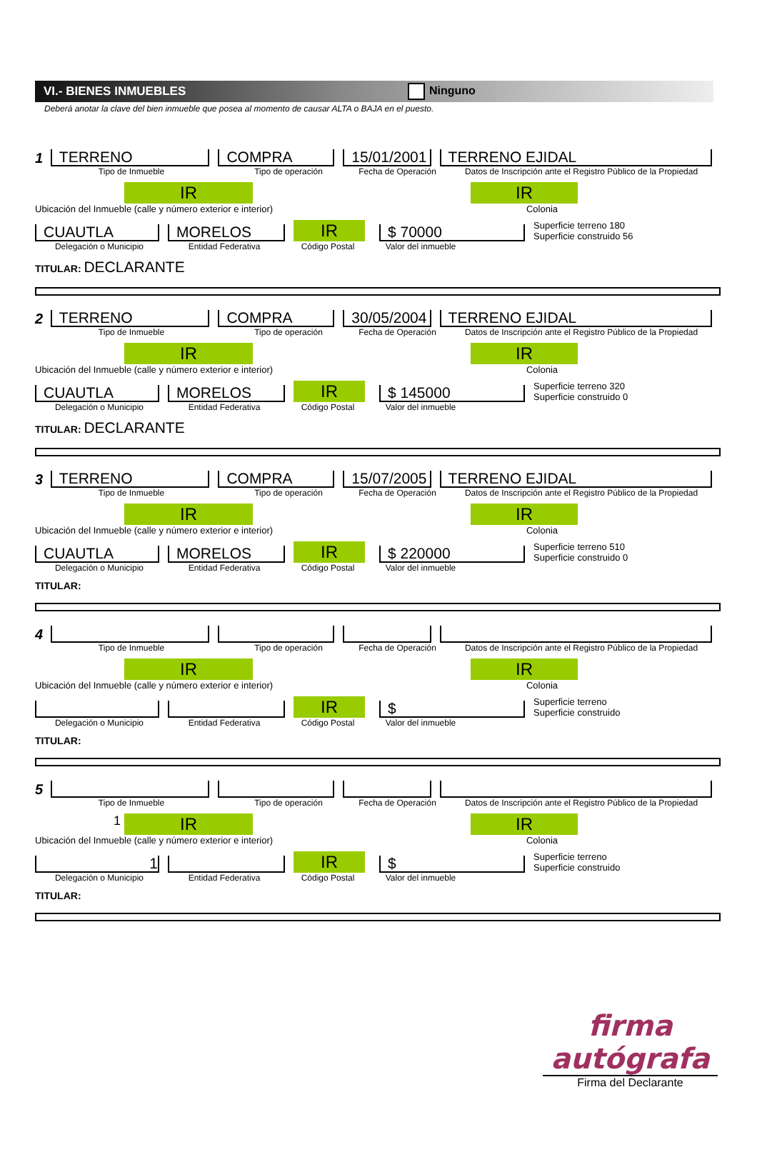VI.- BIENES INMUEBLES Ninguno
Deberá anotar la clave del bien inmueble que posea al momento de causar ALTA o BAJA en el puesto.
1 TERRENO COMPRA 15/01/2001 TERRENO EJIDAL
Tipo de Inmueble Tipo de operación Fecha de Operación Datos de Inscripción ante el Registro Público de la Propiedad
IR
Ubicación del Inmueble (calle y número exterior e interior)
IR
Colonia
CUAUTLA MORELOS IR $ 70000 Superficie terreno 180
Superficie construido 56
Delegación o Municipio Entidad Federativa Código Postal Valor del inmueble
TITULAR: DECLARANTE
2 TERRENO COMPRA 30/05/2004 TERRENO EJIDAL
Tipo de Inmueble Tipo de operación Fecha de Operación Datos de Inscripción ante el Registro Público de la Propiedad
IR
Ubicación del Inmueble (calle y número exterior e interior)
IR
Colonia
CUAUTLA MORELOS IR $ 145000 Superficie terreno 320
Superficie construido 0
Delegación o Municipio Entidad Federativa Código Postal Valor del inmueble
TITULAR: DECLARANTE
3 TERRENO COMPRA 15/07/2005 TERRENO EJIDAL
Tipo de Inmueble Tipo de operación Fecha de Operación Datos de Inscripción ante el Registro Público de la Propiedad
IR
Ubicación del Inmueble (calle y número exterior e interior)
IR
Colonia
CUAUTLA MORELOS IR $ 220000 Superficie terreno 510
Superficie construido 0
Delegación o Municipio Entidad Federativa Código Postal Valor del inmueble
TITULAR:
4
Tipo de Inmueble Tipo de operación Fecha de Operación Datos de Inscripción ante el Registro Público de la Propiedad
IR
Ubicación del Inmueble (calle y número exterior e interior)
IR
Colonia
IR $ Superficie terreno
Superficie construido
Delegación o Municipio Entidad Federativa Código Postal Valor del inmueble
TITULAR:
5
Tipo de Inmueble Tipo de operación Fecha de Operación Datos de Inscripción ante el Registro Público de la Propiedad
1
IR
Ubicación del Inmueble (calle y número exterior e interior)
IR
Colonia
1 IR $ Superficie terreno
Superficie construido
Delegación o Municipio Entidad Federativa Código Postal Valor del inmueble
TITULAR:
firma autógrafa
Firma del Declarante